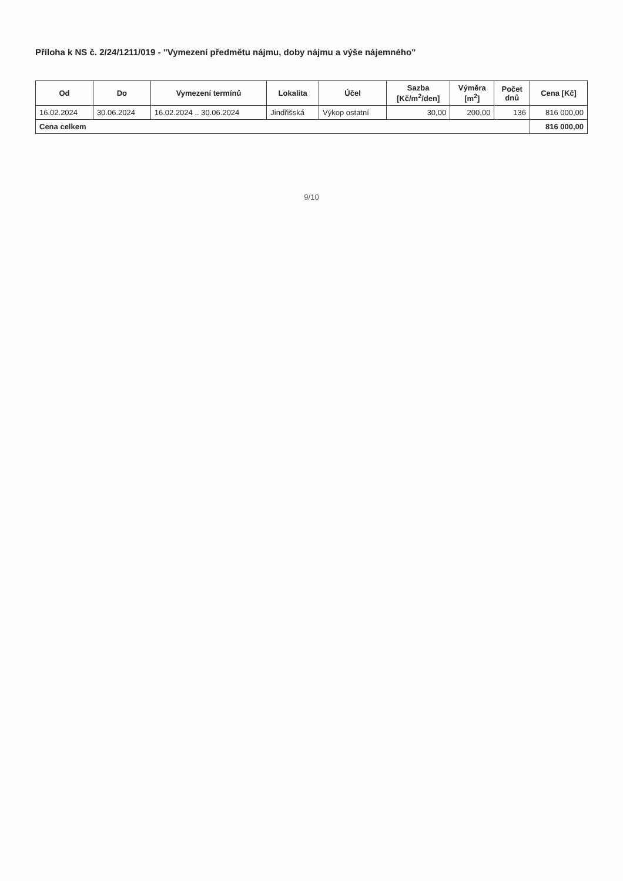Příloha k NS č. 2/24/1211/019 - "Vymezení předmětu nájmu, doby nájmu a výše nájemného"
| Od | Do | Vymezení termínů | Lokalita | Účel | Sazba [Kč/m<sup>2</sup>/den] | Výměra [m<sup>2</sup>] | Počet dnů | Cena [Kč] |
| --- | --- | --- | --- | --- | --- | --- | --- | --- |
| 16.02.2024 | 30.06.2024 | 16.02.2024 .. 30.06.2024 | Jindřišská | Výkop ostatní | 30,00 | 200,00 | 136 | 816 000,00 |
| Cena celkem | | | | | | | | 816 000,00 |
9/10